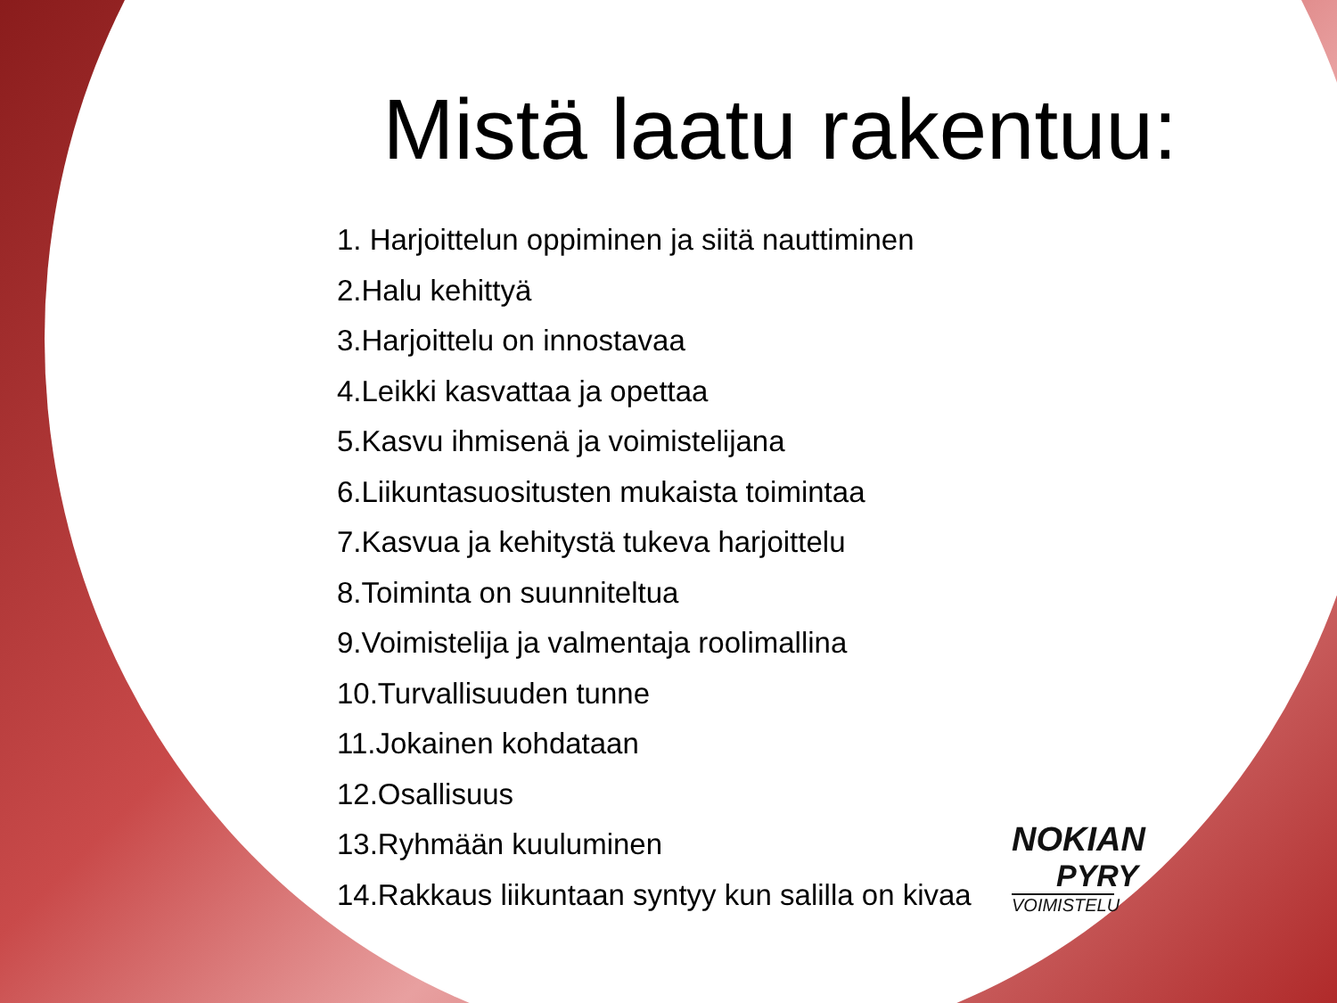Mistä laatu rakentuu:
1. Harjoittelun oppiminen ja siitä nauttiminen
2.Halu kehittyä
3.Harjoittelu on innostavaa
4.Leikki kasvattaa ja opettaa
5.Kasvu ihmisenä ja voimistelijana
6.Liikuntasuositusten mukaista toimintaa
7.Kasvua ja kehitystä tukeva harjoittelu
8.Toiminta on suunniteltua
9.Voimistelija ja valmentaja roolimallina
10.Turvallisuuden tunne
11.Jokainen kohdataan
12.Osallisuus
13.Ryhmään kuuluminen
14.Rakkaus liikuntaan syntyy kun salilla on kivaa
NOKIAN
PYRY
VOIMISTELU